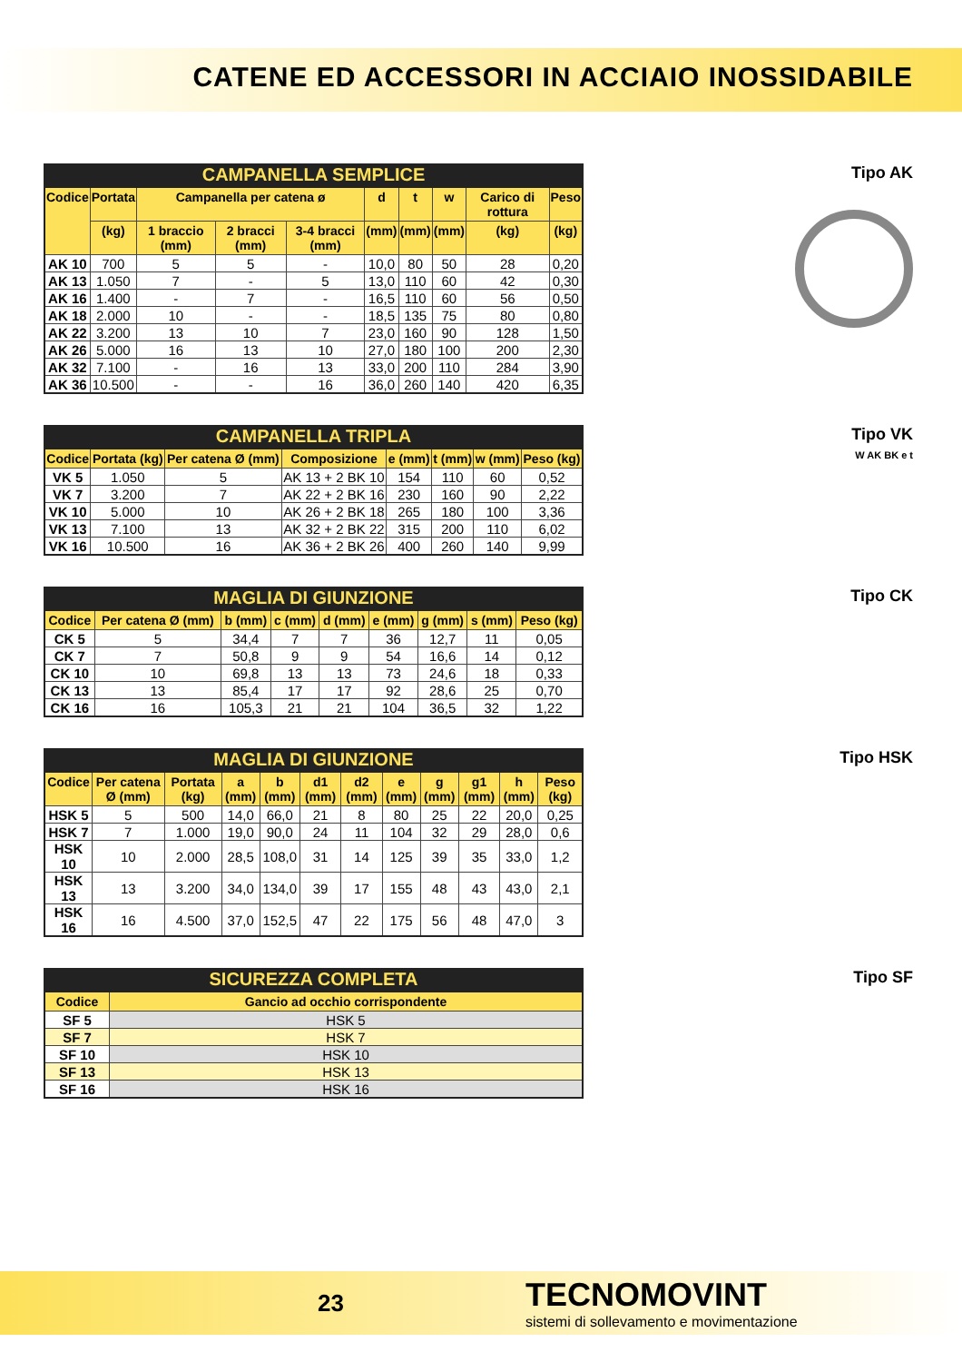CATENE ED ACCESSORI IN ACCIAIO INOSSIDABILE
CAMPANELLA SEMPLICE
| Codice | Portata | Campanella per catena ø | | | d | t | w | Carico di rottura | Peso |
| --- | --- | --- | --- | --- | --- | --- | --- | --- | --- |
| | (kg) | 1 braccio (mm) | 2 bracci (mm) | 3-4 bracci (mm) | (mm) | (mm) | (mm) | (kg) | (kg) |
| AK 10 | 700 | 5 | 5 | - | 10,0 | 80 | 50 | 28 | 0,20 |
| AK 13 | 1.050 | 7 | - | 5 | 13,0 | 110 | 60 | 42 | 0,30 |
| AK 16 | 1.400 | - | 7 | - | 16,5 | 110 | 60 | 56 | 0,50 |
| AK 18 | 2.000 | 10 | - | - | 18,5 | 135 | 75 | 80 | 0,80 |
| AK 22 | 3.200 | 13 | 10 | 7 | 23,0 | 160 | 90 | 128 | 1,50 |
| AK 26 | 5.000 | 16 | 13 | 10 | 27,0 | 180 | 100 | 200 | 2,30 |
| AK 32 | 7.100 | - | 16 | 13 | 33,0 | 200 | 110 | 284 | 3,90 |
| AK 36 | 10.500 | - | - | 16 | 36,0 | 260 | 140 | 420 | 6,35 |
Tipo AK
CAMPANELLA TRIPLA
| Codice | Portata (kg) | Per catena Ø (mm) | Composizione | e (mm) | t (mm) | w (mm) | Peso (kg) |
| --- | --- | --- | --- | --- | --- | --- | --- |
| VK 5 | 1.050 | 5 | AK 13 + 2 BK 10 | 154 | 110 | 60 | 0,52 |
| VK 7 | 3.200 | 7 | AK 22 + 2 BK 16 | 230 | 160 | 90 | 2,22 |
| VK 10 | 5.000 | 10 | AK 26 + 2 BK 18 | 265 | 180 | 100 | 3,36 |
| VK 13 | 7.100 | 13 | AK 32 + 2 BK 22 | 315 | 200 | 110 | 6,02 |
| VK 16 | 10.500 | 16 | AK 36 + 2 BK 26 | 400 | 260 | 140 | 9,99 |
Tipo VK
W AK BK e t
MAGLIA DI GIUNZIONE
| Codice | Per catena Ø (mm) | b (mm) | c (mm) | d (mm) | e (mm) | g (mm) | s (mm) | Peso (kg) |
| --- | --- | --- | --- | --- | --- | --- | --- | --- |
| CK 5 | 5 | 34,4 | 7 | 7 | 36 | 12,7 | 11 | 0,05 |
| CK 7 | 7 | 50,8 | 9 | 9 | 54 | 16,6 | 14 | 0,12 |
| CK 10 | 10 | 69,8 | 13 | 13 | 73 | 24,6 | 18 | 0,33 |
| CK 13 | 13 | 85,4 | 17 | 17 | 92 | 28,6 | 25 | 0,70 |
| CK 16 | 16 | 105,3 | 21 | 21 | 104 | 36,5 | 32 | 1,22 |
Tipo CK
MAGLIA DI GIUNZIONE
| Codice | Per catena Ø (mm) | Portata (kg) | a (mm) | b (mm) | d1 (mm) | d2 (mm) | e (mm) | g (mm) | g1 (mm) | h (mm) | Peso (kg) |
| --- | --- | --- | --- | --- | --- | --- | --- | --- | --- | --- | --- |
| HSK 5 | 5 | 500 | 14,0 | 66,0 | 21 | 8 | 80 | 25 | 22 | 20,0 | 0,25 |
| HSK 7 | 7 | 1.000 | 19,0 | 90,0 | 24 | 11 | 104 | 32 | 29 | 28,0 | 0,6 |
| HSK 10 | 10 | 2.000 | 28,5 | 108,0 | 31 | 14 | 125 | 39 | 35 | 33,0 | 1,2 |
| HSK 13 | 13 | 3.200 | 34,0 | 134,0 | 39 | 17 | 155 | 48 | 43 | 43,0 | 2,1 |
| HSK 16 | 16 | 4.500 | 37,0 | 152,5 | 47 | 22 | 175 | 56 | 48 | 47,0 | 3 |
Tipo HSK
SICUREZZA COMPLETA
| Codice | Gancio ad occhio corrispondente |
| --- | --- |
| SF 5 | HSK 5 |
| SF 7 | HSK 7 |
| SF 10 | HSK 10 |
| SF 13 | HSK 13 |
| SF 16 | HSK 16 |
Tipo SF
23
TECNOMOVINT
sistemi di sollevamento e movimentazione